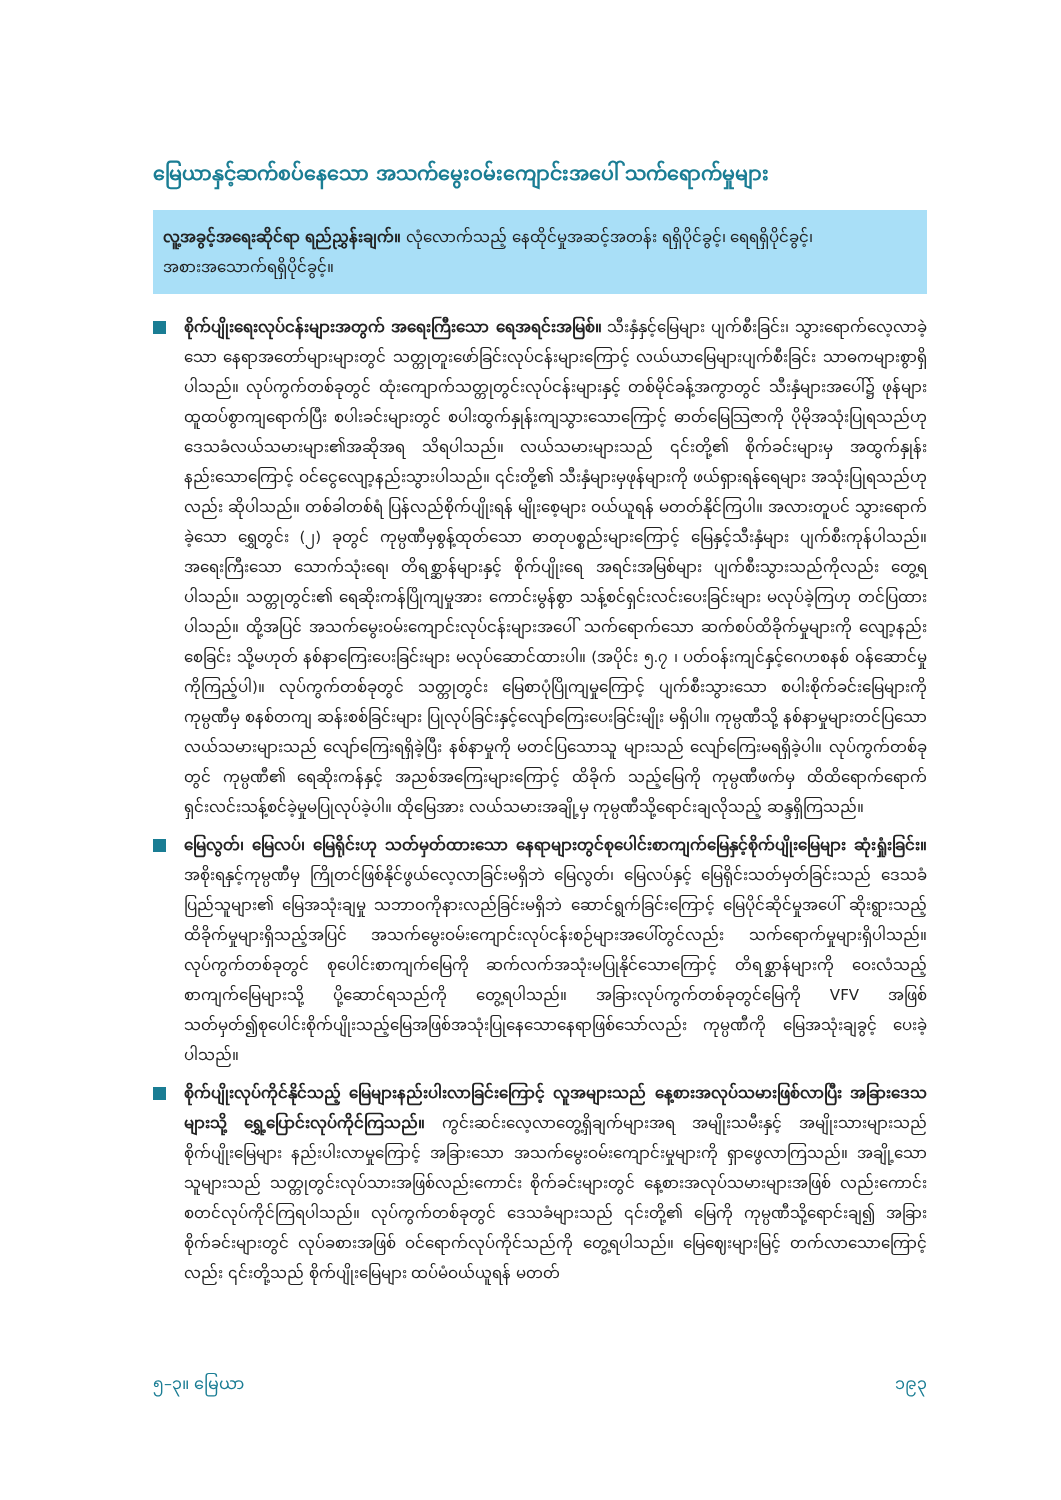မြေယာနှင့်ဆက်စပ်နေသော အသက်မွေးဝမ်းကျောင်းအပေါ် သက်ရောက်မှုများ
လူ့အခွင့်အရေးဆိုင်ရာ ရည်ညွှန်းချက်။ လုံလောက်သည့် နေထိုင်မှုအဆင့်အတန်း ရရှိပိုင်ခွင့်၊ ရေရရှိပိုင်ခွင့်၊ အစားအသောက်ရရှိပိုင်ခွင့်။
စိုက်ပျိုးရေးလုပ်ငန်းများအတွက် အရေးကြီးသော ရေအရင်းအမြစ်။ သီးနှံနှင့်မြေများ ပျက်စီးခြင်း၊ သွားရောက်လေ့လာခဲ့သော နေရာအတော်များများတွင် သတ္တုတူးဖော်ခြင်းလုပ်ငန်းများကြောင့် လယ်ယာမြေများပျက်စီးခြင်း သာဓကများစွာရှိပါသည်။ လုပ်ကွက်တစ်ခုတွင် ထုံးကျောက်သတ္တုတွင်းလုပ်ငန်းများနှင့် တစ်မိုင်ခန့်အကွာတွင် သီးနှံများအပေါ်၌ ဖုန်များထူထပ်စွာကျရောက်ပြီး စပါးခင်းများတွင် စပါးထွက်နှုန်းကျသွားသောကြောင့် ဓာတ်မြေသြဇာကို ပိုမိုအသုံးပြုရသည်ဟု ဒေသခံလယ်သမားများ၏အဆိုအရ သိရပါသည်။ လယ်သမားများသည် ၎င်းတို့၏ စိုက်ခင်းများမှ အထွက်နှုန်းနည်းသောကြောင့် ဝင်ငွေလျော့နည်းသွားပါသည်။ ၎င်းတို့၏ သီးနှံများမှဖုန်များကို ဖယ်ရှားရန်ရေများ အသုံးပြုရသည်ဟုလည်း ဆိုပါသည်။ တစ်ခါတစ်ရံ ပြန်လည်စိုက်ပျိုးရန် မျိုးစေ့များ ဝယ်ယူရန် မတတ်နိုင်ကြပါ။ အလားတူပင် သွားရောက်ခဲ့သော ရွှေတွင်း (၂) ခုတွင် ကုမ္ပဏီမှစွန့်ထုတ်သော ဓာတုပစ္စည်းများကြောင့် မြေနှင့်သီးနှံများ ပျက်စီးကုန်ပါသည်။ အရေးကြီးသော သောက်သုံးရေ၊ တိရစ္ဆာန်များနှင့် စိုက်ပျိုးရေ အရင်းအမြစ်များ ပျက်စီးသွားသည်ကိုလည်း တွေ့ရပါသည်။ သတ္တုတွင်း၏ ရေဆိုးကန်ပြိုကျမှုအား ကောင်းမွန်စွာ သန့်စင်ရှင်းလင်းပေးခြင်းများ မလုပ်ခဲ့ကြဟု တင်ပြထားပါသည်။ ထို့အပြင် အသက်မွေးဝမ်းကျောင်းလုပ်ငန်းများအပေါ် သက်ရောက်သော ဆက်စပ်ထိခိုက်မှုများကို လျော့နည်းစေခြင်း သို့မဟုတ် နစ်နာကြေးပေးခြင်းများ မလုပ်ဆောင်ထားပါ။ (အပိုင်း ၅.၇ ၊ ပတ်ဝန်းကျင်နှင့်ဂေဟစနစ် ဝန်ဆောင်မှုကိုကြည့်ပါ)။ လုပ်ကွက်တစ်ခုတွင် သတ္တုတွင်း မြေစာပုံပြိုကျမှုကြောင့် ပျက်စီးသွားသော စပါးစိုက်ခင်းမြေများကို ကုမ္ပဏီမှ စနစ်တကျ ဆန်းစစ်ခြင်းများ ပြုလုပ်ခြင်းနှင့်လျော်ကြေးပေးခြင်းမျိုး မရှိပါ။ ကုမ္ပဏီသို့ နစ်နာမှုများတင်ပြသော လယ်သမားများသည် လျော်ကြေးရရှိခဲ့ပြီး နစ်နာမှုကို မတင်ပြသောသူ များသည် လျော်ကြေးမရရှိခဲ့ပါ။ လုပ်ကွက်တစ်ခုတွင် ကုမ္ပဏီ၏ ရေဆိုးကန်နှင့် အညစ်အကြေးများကြောင့် ထိခိုက် သည့်မြေကို ကုမ္ပဏီဖက်မှ ထိထိရောက်ရောက် ရှင်းလင်းသန့်စင်ခဲ့မှုမပြုလုပ်ခဲ့ပါ။ ထိုမြေအား လယ်သမားအချို့မှ ကုမ္ပဏီသို့ရောင်းချလိုသည့် ဆန္ဒရှိကြသည်။
မြေလွတ်၊ မြေလပ်၊ မြေရိုင်းဟု သတ်မှတ်ထားသော နေရာများတွင်စုပေါင်းစာကျက်မြေနှင့်စိုက်ပျိုးမြေများ ဆုံးရှုံးခြင်း။ အစိုးရနှင့်ကုမ္ပဏီမှ ကြိုတင်ဖြစ်နိုင်ဖွယ်လေ့လာခြင်းမရှိဘဲ မြေလွတ်၊ မြေလပ်နှင့် မြေရိုင်းသတ်မှတ်ခြင်းသည် ဒေသခံပြည်သူများ၏ မြေအသုံးချမှု သဘာဝကိုနားလည်ခြင်းမရှိဘဲ ဆောင်ရွက်ခြင်းကြောင့် မြေပိုင်ဆိုင်မှုအပေါ် ဆိုးရွားသည့် ထိခိုက်မှုများရှိသည့်အပြင် အသက်မွေးဝမ်းကျောင်းလုပ်ငန်းစဉ်များအပေါ်တွင်လည်း သက်ရောက်မှုများရှိပါသည်။ လုပ်ကွက်တစ်ခုတွင် စုပေါင်းစာကျက်မြေကို ဆက်လက်အသုံးမပြုနိုင်သောကြောင့် တိရစ္ဆာန်များကို ဝေးလံသည့်စာကျက်မြေများသို့ ပို့ဆောင်ရသည်ကို တွေ့ရပါသည်။ အခြားလုပ်ကွက်တစ်ခုတွင်မြေကို VFV အဖြစ်သတ်မှတ်၍စုပေါင်းစိုက်ပျိုးသည့်မြေအဖြစ်အသုံးပြုနေသောနေရာဖြစ်သော်လည်း ကုမ္ပဏီကို မြေအသုံးချခွင့် ပေးခဲ့ပါသည်။
စိုက်ပျိုးလုပ်ကိုင်နိုင်သည့် မြေများနည်းပါးလာခြင်းကြောင့် လူအများသည် နေ့စားအလုပ်သမားဖြစ်လာပြီး အခြားဒေသများသို့ ရွှေ့ပြောင်းလုပ်ကိုင်ကြသည်။ ကွင်းဆင်းလေ့လာတွေ့ရှိချက်များအရ အမျိုးသမီးနှင့် အမျိုးသားများသည် စိုက်ပျိုးမြေများ နည်းပါးလာမှုကြောင့် အခြားသော အသက်မွေးဝမ်းကျောင်းမှုများကို ရှာဖွေလာကြသည်။ အချို့သောသူများသည် သတ္တုတွင်းလုပ်သားအဖြစ်လည်းကောင်း စိုက်ခင်းများတွင် နေ့စားအလုပ်သမားများအဖြစ် လည်းကောင်း စတင်လုပ်ကိုင်ကြရပါသည်။ လုပ်ကွက်တစ်ခုတွင် ဒေသခံများသည် ၎င်းတို့၏ မြေကို ကုမ္ပဏီသို့ရောင်းချ၍ အခြားစိုက်ခင်းများတွင် လုပ်ခစားအဖြစ် ဝင်ရောက်လုပ်ကိုင်သည်ကို တွေ့ရပါသည်။ မြေဈေးများမြင့် တက်လာသောကြောင့်လည်း ၎င်းတို့သည် စိုက်ပျိုးမြေများ ထပ်မံဝယ်ယူရန် မတတ်
၅–၃။ မြေယာ ၁၉၃